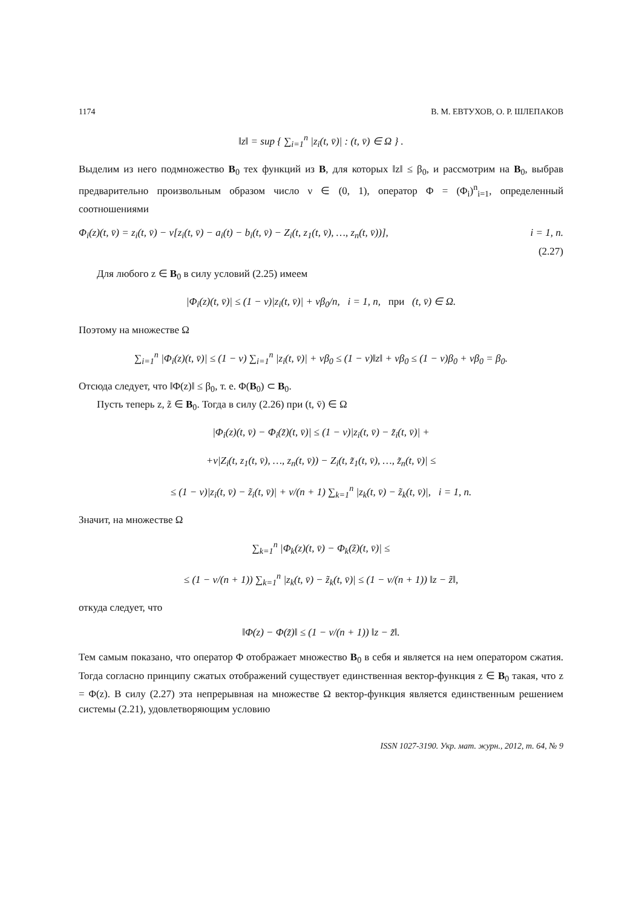1174 В. М. ЕВТУХОВ, О. Р. ШЛЕПАКОВ
‖z‖ = sup { ∑<sub>i=1</sub><sup>n</sup> |z<sub>i</sub>(t, v̄)| : (t, v̄) ∈ Ω } .
Выделим из него подмножество B<sub>0</sub> тех функций из B, для которых ‖z‖ ≤ β<sub>0</sub>, и рассмотрим на B<sub>0</sub>, выбрав предварительно произвольным образом число ν ∈ (0, 1), оператор Φ = (Φ<sub>i</sub>)<sup>n</sup><sub>i=1</sub>, определенный соотношениями
Φ<sub>i</sub>(z)(t, v̄) = z<sub>i</sub>(t, v̄) − ν[z<sub>i</sub>(t, v̄) − a<sub>i</sub>(t) − b<sub>i</sub>(t, v̄) − Z<sub>i</sub>(t, z<sub>1</sub>(t, v̄), …, z<sub>n</sub>(t, v̄))], i = 1, n.
(2.27)
Для любого z ∈ B<sub>0</sub> в силу условий (2.25) имеем
|Φ<sub>i</sub>(z)(t, v̄)| ≤ (1 − ν)|z<sub>i</sub>(t, v̄)| + νβ<sub>0</sub>/n, i = 1, n, при (t, v̄) ∈ Ω.
Поэтому на множестве Ω
∑<sub>i=1</sub><sup>n</sup> |Φ<sub>i</sub>(z)(t, v̄)| ≤ (1 − ν) ∑<sub>i=1</sub><sup>n</sup> |z<sub>i</sub>(t, v̄)| + νβ<sub>0</sub> ≤ (1 − ν)‖z‖ + νβ<sub>0</sub> ≤ (1 − ν)β<sub>0</sub> + νβ<sub>0</sub> = β<sub>0</sub>.
Отсюда следует, что ‖Φ(z)‖ ≤ β<sub>0</sub>, т. е. Φ(B<sub>0</sub>) ⊂ B<sub>0</sub>.
Пусть теперь z, z̃ ∈ B<sub>0</sub>. Тогда в силу (2.26) при (t, v̄) ∈ Ω
|Φ<sub>i</sub>(z)(t, v̄) − Φ<sub>i</sub>(z̃)(t, v̄)| ≤ (1 − ν)|z<sub>i</sub>(t, v̄) − z̃<sub>i</sub>(t, v̄)| +
+ν|Z<sub>i</sub>(t, z<sub>1</sub>(t, v̄), …, z<sub>n</sub>(t, v̄)) − Z<sub>i</sub>(t, z̃<sub>1</sub>(t, v̄), …, z̃<sub>n</sub>(t, v̄)| ≤
≤ (1 − ν)|z<sub>i</sub>(t, v̄) − z̃<sub>i</sub>(t, v̄)| + ν/(n + 1) ∑<sub>k=1</sub><sup>n</sup> |z<sub>k</sub>(t, v̄) − z̃<sub>k</sub>(t, v̄)|, i = 1, n.
Значит, на множестве Ω
∑<sub>k=1</sub><sup>n</sup> |Φ<sub>k</sub>(z)(t, v̄) − Φ<sub>k</sub>(z̃)(t, v̄)| ≤
≤ (1 − ν/(n + 1)) ∑<sub>k=1</sub><sup>n</sup> |z<sub>k</sub>(t, v̄) − z̃<sub>k</sub>(t, v̄)| ≤ (1 − ν/(n + 1)) ‖z − z̃‖,
откуда следует, что
‖Φ(z) − Φ(z̃)‖ ≤ (1 − ν/(n + 1)) ‖z − z̃‖.
Тем самым показано, что оператор Φ отображает множество B<sub>0</sub> в себя и является на нем оператором сжатия. Тогда согласно принципу сжатых отображений существует единственная вектор-функция z ∈ B<sub>0</sub> такая, что z = Φ(z). В силу (2.27) эта непрерывная на множестве Ω вектор-функция является единственным решением системы (2.21), удовлетворяющим условию
ISSN 1027-3190. Укр. мат. журн., 2012, т. 64, № 9